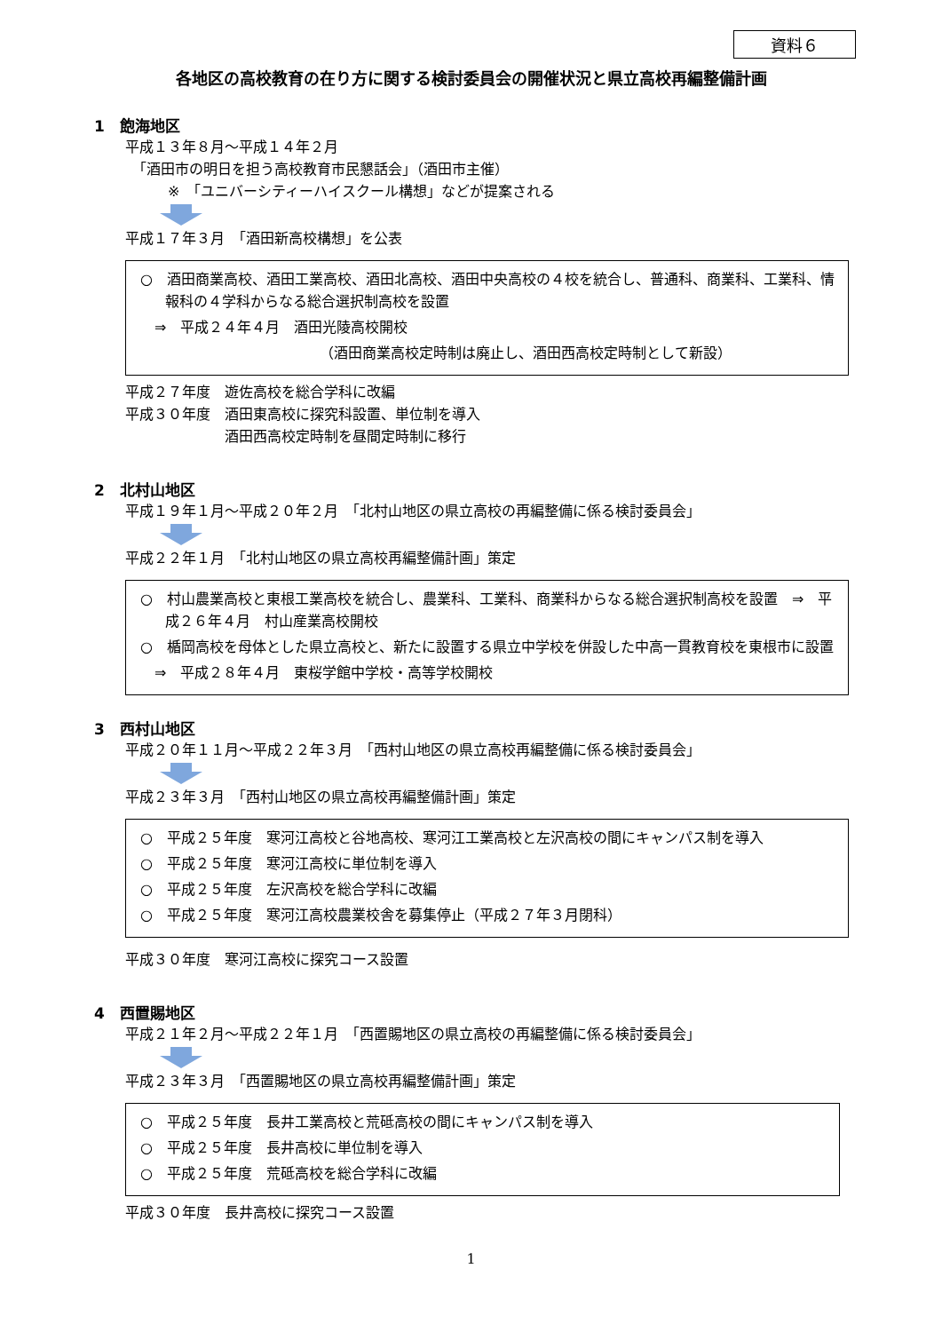資料６
各地区の高校教育の在り方に関する検討委員会の開催状況と県立高校再編整備計画
1　飽海地区
平成１３年８月～平成１４年２月
　「酒田市の明日を担う高校教育市民懇話会」（酒田市主催）
　　　※　「ユニバーシティーハイスクール構想」などが提案される
平成１７年３月　「酒田新高校構想」を公表
○　酒田商業高校、酒田工業高校、酒田北高校、酒田中央高校の４校を統合し、普通科、商業科、工業科、情報科の４学科からなる総合選択制高校を設置
　⇒　平成２４年４月　酒田光陵高校開校
（酒田商業高校定時制は廃止し、酒田西高校定時制として新設）
平成２７年度　遊佐高校を総合学科に改編
平成３０年度　酒田東高校に探究科設置、単位制を導入
　　　　　　　酒田西高校定時制を昼間定時制に移行
2　北村山地区
平成１９年１月～平成２０年２月　「北村山地区の県立高校の再編整備に係る検討委員会」
平成２２年１月　「北村山地区の県立高校再編整備計画」策定
○　村山農業高校と東根工業高校を統合し、農業科、工業科、商業科からなる総合選択制高校を設置　⇒　平成２６年４月　村山産業高校開校
○　楯岡高校を母体とした県立高校と、新たに設置する県立中学校を併設した中高一貫教育校を東根市に設置
　⇒　平成２８年４月　東桜学館中学校・高等学校開校
3　西村山地区
平成２０年１１月～平成２２年３月　「西村山地区の県立高校再編整備に係る検討委員会」
平成２３年３月　「西村山地区の県立高校再編整備計画」策定
○　平成２５年度　寒河江高校と谷地高校、寒河江工業高校と左沢高校の間にキャンパス制を導入
○　平成２５年度　寒河江高校に単位制を導入
○　平成２５年度　左沢高校を総合学科に改編
○　平成２５年度　寒河江高校農業校舎を募集停止（平成２７年３月閉科）
平成３０年度　寒河江高校に探究コース設置
4　西置賜地区
平成２１年２月～平成２２年１月　「西置賜地区の県立高校の再編整備に係る検討委員会」
平成２３年３月　「西置賜地区の県立高校再編整備計画」策定
○　平成２５年度　長井工業高校と荒砥高校の間にキャンパス制を導入
○　平成２５年度　長井高校に単位制を導入
○　平成２５年度　荒砥高校を総合学科に改編
平成３０年度　長井高校に探究コース設置
1